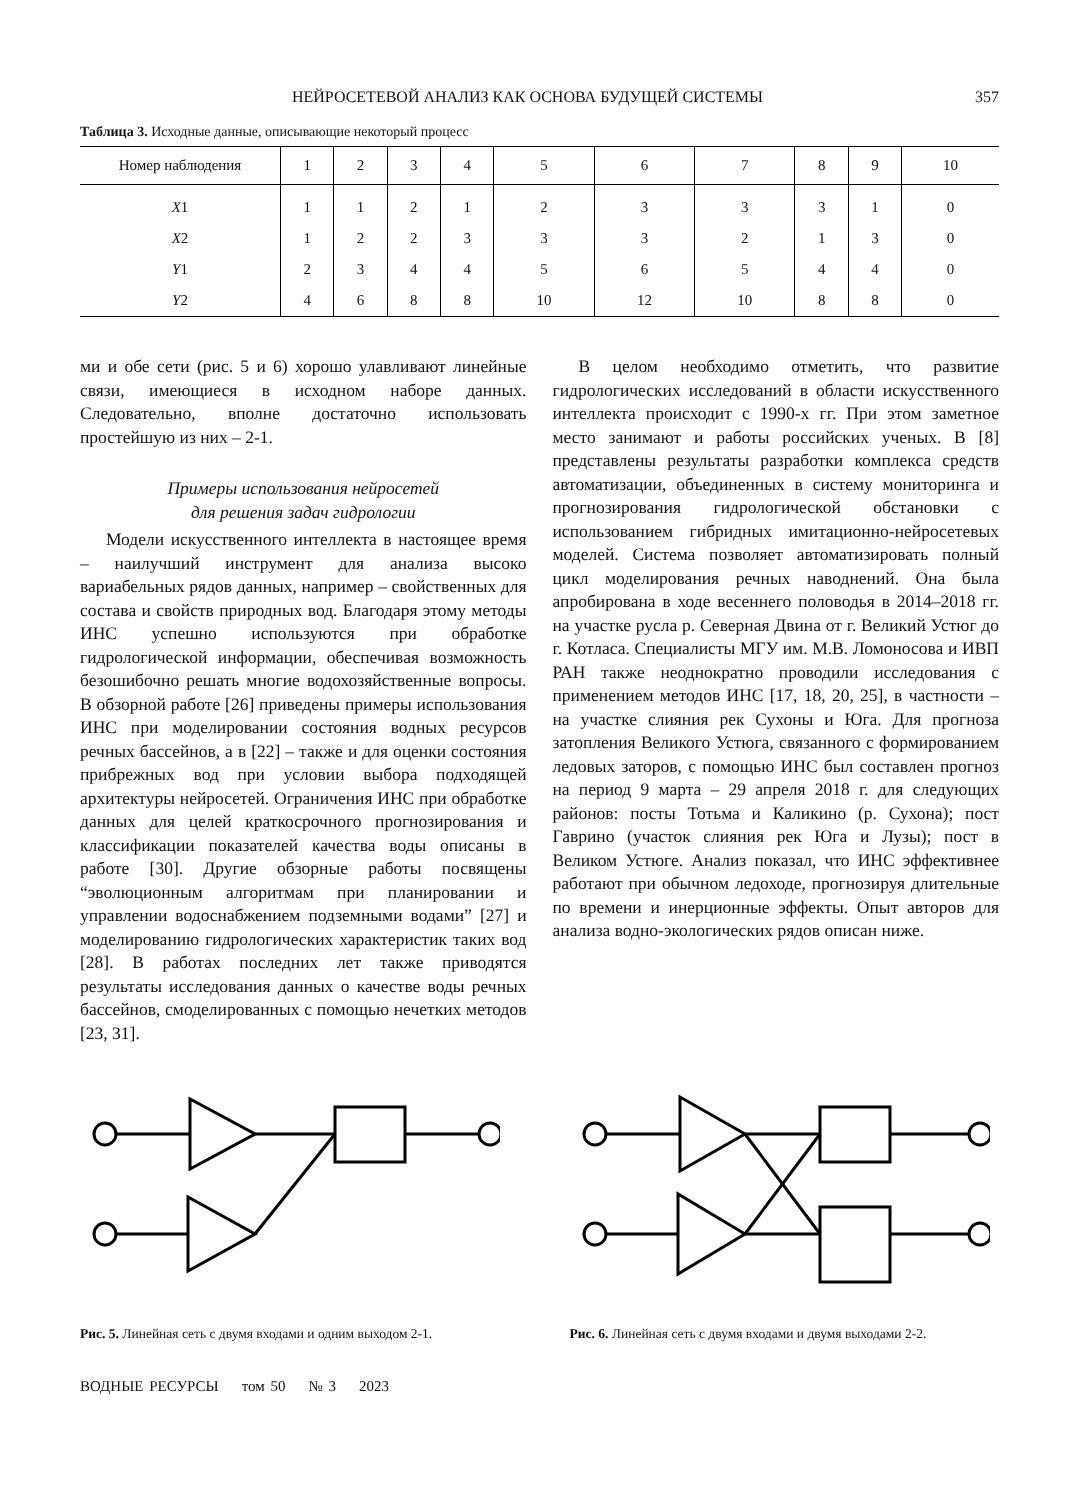НЕЙРОСЕТЕВОЙ АНАЛИЗ КАК ОСНОВА БУДУЩЕЙ СИСТЕМЫ 357
Таблица 3. Исходные данные, описывающие некоторый процесс
| Номер наблюдения | 1 | 2 | 3 | 4 | 5 | 6 | 7 | 8 | 9 | 10 |
| --- | --- | --- | --- | --- | --- | --- | --- | --- | --- | --- |
| X 1 | 1 | 1 | 2 | 1 | 2 | 3 | 3 | 3 | 1 | 0 |
| X 2 | 1 | 2 | 2 | 3 | 3 | 3 | 2 | 1 | 3 | 0 |
| Y 1 | 2 | 3 | 4 | 4 | 5 | 6 | 5 | 4 | 4 | 0 |
| Y 2 | 4 | 6 | 8 | 8 | 10 | 12 | 10 | 8 | 8 | 0 |
ми и обе сети (рис. 5 и 6) хорошо улавливают линейные связи, имеющиеся в исходном наборе данных. Следовательно, вполне достаточно использовать простейшую из них – 2-1.
Примеры использования нейросетей
для решения задач гидрологии
Модели искусственного интеллекта в настоящее время – наилучший инструмент для анализа высоко вариабельных рядов данных, например – свойственных для состава и свойств природных вод. Благодаря этому методы ИНС успешно используются при обработке гидрологической информации, обеспечивая возможность безошибочно решать многие водохозяйственные вопросы. В обзорной работе [26] приведены примеры использования ИНС при моделировании состояния водных ресурсов речных бассейнов, а в [22] – также и для оценки состояния прибрежных вод при условии выбора подходящей архитектуры нейросетей. Ограничения ИНС при обработке данных для целей краткосрочного прогнозирования и классификации показателей качества воды описаны в работе [30]. Другие обзорные работы посвящены “эволюционным алгоритмам при планировании и управлении водоснабжением подземными водами” [27] и моделированию гидрологических характеристик таких вод [28]. В работах последних лет также приводятся результаты исследования данных о качестве воды речных бассейнов, смоделированных с помощью нечетких методов [23, 31].
В целом необходимо отметить, что развитие гидрологических исследований в области искусственного интеллекта происходит с 1990-х гг. При этом заметное место занимают и работы российских ученых. В [8] представлены результаты разработки комплекса средств автоматизации, объединенных в систему мониторинга и прогнозирования гидрологической обстановки с использованием гибридных имитационно-нейросетевых моделей. Система позволяет автоматизировать полный цикл моделирования речных наводнений. Она была апробирована в ходе весеннего половодья в 2014–2018 гг. на участке русла р. Северная Двина от г. Великий Устюг до г. Котласа. Специалисты МГУ им. М.В. Ломоносова и ИВП РАН также неоднократно проводили исследования с применением методов ИНС [17, 18, 20, 25], в частности – на участке слияния рек Сухоны и Юга. Для прогноза затопления Великого Устюга, связанного с формированием ледовых заторов, с помощью ИНС был составлен прогноз на период 9 марта – 29 апреля 2018 г. для следующих районов: посты Тотьма и Каликино (р. Сухона); пост Гаврино (участок слияния рек Юга и Лузы); пост в Великом Устюге. Анализ показал, что ИНС эффективнее работают при обычном ледоходе, прогнозируя длительные по времени и инерционные эффекты. Опыт авторов для анализа водно-экологических рядов описан ниже.
Рис. 5. Линейная сеть с двумя входами и одним выходом 2-1.
Рис. 6. Линейная сеть с двумя входами и двумя выходами 2-2.
ВОДНЫЕ РЕСУРСЫ том 50 № 3 2023